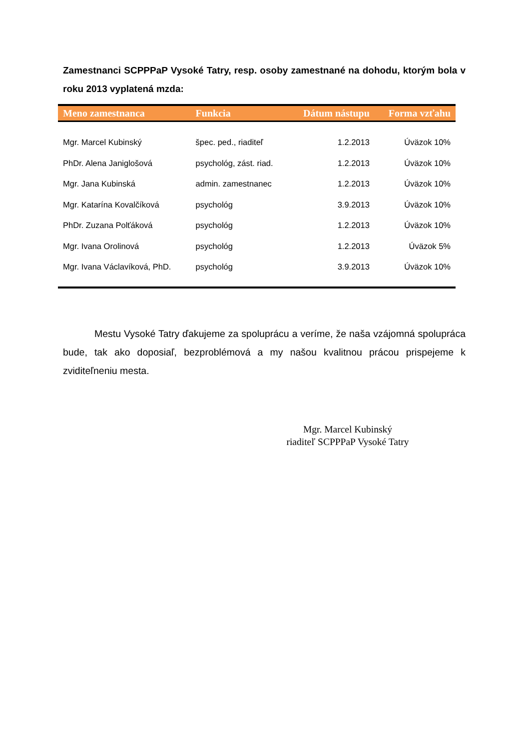Zamestnanci SCPPPaP Vysoké Tatry, resp. osoby zamestnané na dohodu, ktorým bola v roku 2013 vyplatená mzda:
| Meno zamestnanca | Funkcia | Dátum nástupu | Forma vzťahu |
| --- | --- | --- | --- |
| Mgr. Marcel Kubinský | špec. ped., riaditeľ | 1.2.2013 | Úväzok 10% |
| PhDr. Alena Janiglošová | psychológ, zást. riad. | 1.2.2013 | Úväzok 10% |
| Mgr. Jana Kubinská | admin. zamestnanec | 1.2.2013 | Úväzok 10% |
| Mgr. Katarína Kovalčíková | psychológ | 3.9.2013 | Úväzok 10% |
| PhDr. Zuzana Polťáková | psychológ | 1.2.2013 | Úväzok 10% |
| Mgr. Ivana Orolinová | psychológ | 1.2.2013 | Úväzok 5% |
| Mgr. Ivana Václavíková, PhD. | psychológ | 3.9.2013 | Úväzok 10% |
Mestu Vysoké Tatry ďakujeme za spoluprácu a veríme, že naša vzájomná spolupráca bude, tak ako doposiaľ, bezproblémová a my našou kvalitnou prácou prispejeme k zviditeľneniu mesta.
Mgr. Marcel Kubinský
riaditeľ SCPPPaP Vysoké Tatry